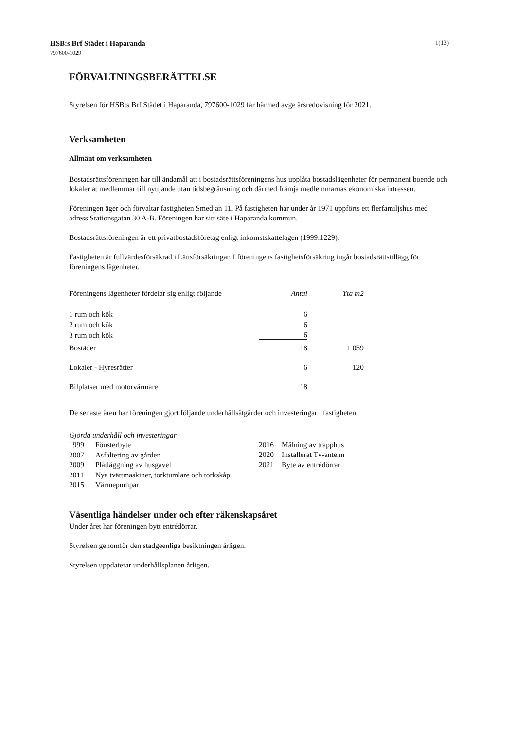1(13) HSB:s Brf Städet i Haparanda
797600-1029
FÖRVALTNINGSBERÄTTELSE
Styrelsen för HSB:s Brf Städet i Haparanda, 797600-1029 får härmed avge årsredovisning för 2021.
Verksamheten
Allmänt om verksamheten
Bostadsrättsföreningen har till ändamål att i bostadsrättsföreningens hus upplåta bostadslägenheter för permanent boende och lokaler åt medlemmar till nyttjande utan tidsbegränsning och därmed främja medlemmarnas ekonomiska intressen.
Föreningen äger och förvaltar fastigheten Smedjan 11. På fastigheten har under år 1971 uppförts ett flerfamiljshus med adress Stationsgatan 30 A-B. Föreningen har sitt säte i Haparanda kommun.
Bostadsrättsföreningen är ett privatbostadsföretag enligt inkomstskattelagen (1999:1229).
Fastigheten är fullvärdesförsäkrad i Länsförsäkringar. I föreningens fastighetsförsäkring ingår bostadsrättstillägg för föreningens lägenheter.
| Föreningens lägenheter fördelar sig enligt följande | Antal | Yta m2 |
| 1 rum och kök | 6 | |
| 2 rum och kök | 6 | |
| 3 rum och kök | 6 | |
| Bostäder | 18 | 1 059 |
| Lokaler - Hyresrätter | 6 | 120 |
| Bilplatser med motorvärmare | 18 | |
De senaste åren har föreningen gjort följande underhållsåtgärder och investeringar i fastigheten
| Gjorda underhåll och investeringar | |
| 1999 | Fönsterbyte |
| 2007 | Asfaltering av gården |
| 2009 | Plåtläggning av husgavel |
| 2011 | Nya tvättmaskiner, torktumlare och torkskåp |
| 2015 | Värmepumpar |
| 2016 | Målning av trapphus |
| 2020 | Installerat Tv-antenn |
| 2021 | Byte av entrédörrar |
Väsentliga händelser under och efter räkenskapsåret
Under året har föreningen bytt entrédörrar.
Styrelsen genomför den stadgeenliga besiktningen årligen.
Styrelsen uppdaterar underhållsplanen årligen.